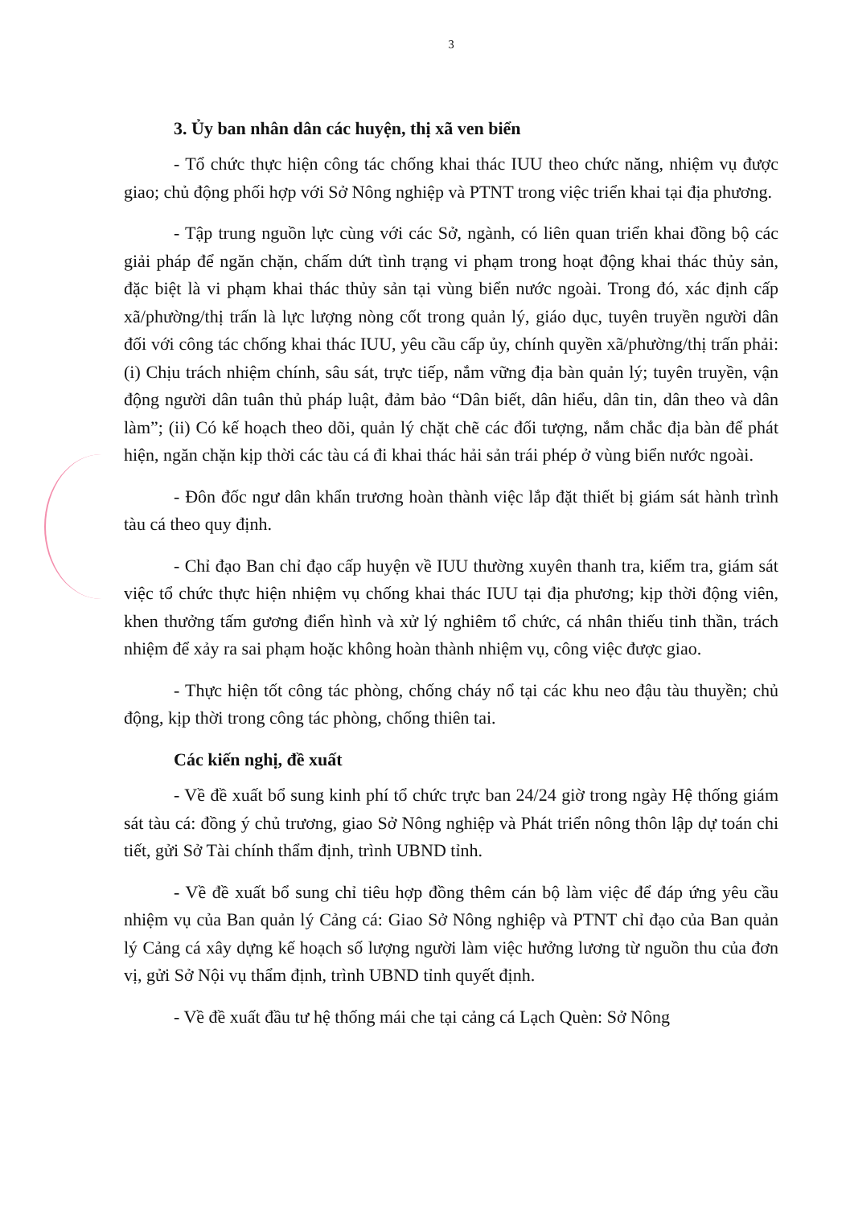3
3. Ủy ban nhân dân các huyện, thị xã ven biển
- Tổ chức thực hiện công tác chống khai thác IUU theo chức năng, nhiệm vụ được giao; chủ động phối hợp với Sở Nông nghiệp và PTNT trong việc triển khai tại địa phương.
- Tập trung nguồn lực cùng với các Sở, ngành, có liên quan triển khai đồng bộ các giải pháp để ngăn chặn, chấm dứt tình trạng vi phạm trong hoạt động khai thác thủy sản, đặc biệt là vi phạm khai thác thủy sản tại vùng biển nước ngoài. Trong đó, xác định cấp xã/phường/thị trấn là lực lượng nòng cốt trong quản lý, giáo dục, tuyên truyền người dân đối với công tác chống khai thác IUU, yêu cầu cấp ủy, chính quyền xã/phường/thị trấn phải: (i) Chịu trách nhiệm chính, sâu sát, trực tiếp, nắm vững địa bàn quản lý; tuyên truyền, vận động người dân tuân thủ pháp luật, đảm bảo “Dân biết, dân hiểu, dân tin, dân theo và dân làm”; (ii) Có kế hoạch theo dõi, quản lý chặt chẽ các đối tượng, nắm chắc địa bàn để phát hiện, ngăn chặn kịp thời các tàu cá đi khai thác hải sản trái phép ở vùng biển nước ngoài.
- Đôn đốc ngư dân khẩn trương hoàn thành việc lắp đặt thiết bị giám sát hành trình tàu cá theo quy định.
- Chỉ đạo Ban chỉ đạo cấp huyện về IUU thường xuyên thanh tra, kiểm tra, giám sát việc tổ chức thực hiện nhiệm vụ chống khai thác IUU tại địa phương; kịp thời động viên, khen thưởng tấm gương điển hình và xử lý nghiêm tổ chức, cá nhân thiếu tinh thần, trách nhiệm để xảy ra sai phạm hoặc không hoàn thành nhiệm vụ, công việc được giao.
- Thực hiện tốt công tác phòng, chống cháy nổ tại các khu neo đậu tàu thuyền; chủ động, kịp thời trong công tác phòng, chống thiên tai.
Các kiến nghị, đề xuất
- Về đề xuất bổ sung kinh phí tổ chức trực ban 24/24 giờ trong ngày Hệ thống giám sát tàu cá: đồng ý chủ trương, giao Sở Nông nghiệp và Phát triển nông thôn lập dự toán chi tiết, gửi Sở Tài chính thẩm định, trình UBND tỉnh.
- Về đề xuất bổ sung chỉ tiêu hợp đồng thêm cán bộ làm việc để đáp ứng yêu cầu nhiệm vụ của Ban quản lý Cảng cá: Giao Sở Nông nghiệp và PTNT chỉ đạo của Ban quản lý Cảng cá xây dựng kế hoạch số lượng người làm việc hưởng lương từ nguồn thu của đơn vị, gửi Sở Nội vụ thẩm định, trình UBND tỉnh quyết định.
- Về đề xuất đầu tư hệ thống mái che tại cảng cá Lạch Quèn: Sở Nông